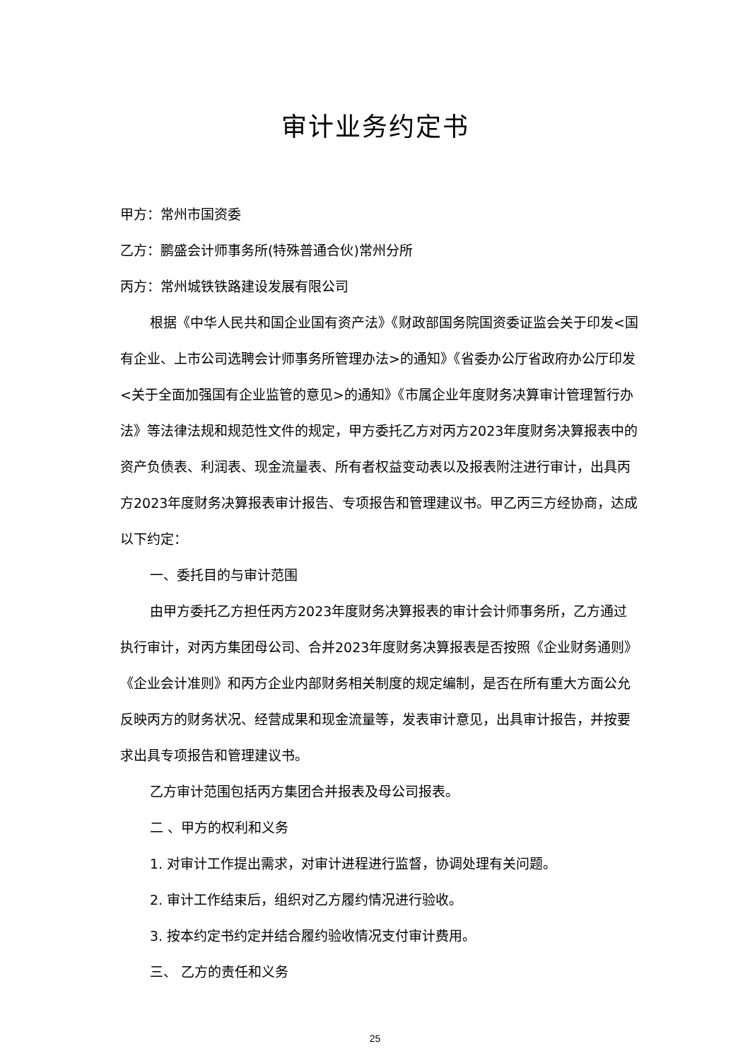审计业务约定书
甲方：常州市国资委
乙方：鹏盛会计师事务所(特殊普通合伙)常州分所
丙方：常州城铁铁路建设发展有限公司
根据《中华人民共和国企业国有资产法》《财政部国务院国资委证监会关于印发<国有企业、上市公司选聘会计师事务所管理办法>的通知》《省委办公厅省政府办公厅印发<关于全面加强国有企业监管的意见>的通知》《市属企业年度财务决算审计管理暂行办法》等法律法规和规范性文件的规定，甲方委托乙方对丙方2023年度财务决算报表中的资产负债表、利润表、现金流量表、所有者权益变动表以及报表附注进行审计，出具丙方2023年度财务决算报表审计报告、专项报告和管理建议书。甲乙丙三方经协商，达成以下约定：
一、委托目的与审计范围
由甲方委托乙方担任丙方2023年度财务决算报表的审计会计师事务所，乙方通过执行审计，对丙方集团母公司、合并2023年度财务决算报表是否按照《企业财务通则》《企业会计准则》和丙方企业内部财务相关制度的规定编制，是否在所有重大方面公允反映丙方的财务状况、经营成果和现金流量等，发表审计意见，出具审计报告，并按要求出具专项报告和管理建议书。
乙方审计范围包括丙方集团合并报表及母公司报表。
二 、甲方的权利和义务
1. 对审计工作提出需求，对审计进程进行监督，协调处理有关问题。
2. 审计工作结束后，组织对乙方履约情况进行验收。
3. 按本约定书约定并结合履约验收情况支付审计费用。
三、 乙方的责任和义务
25